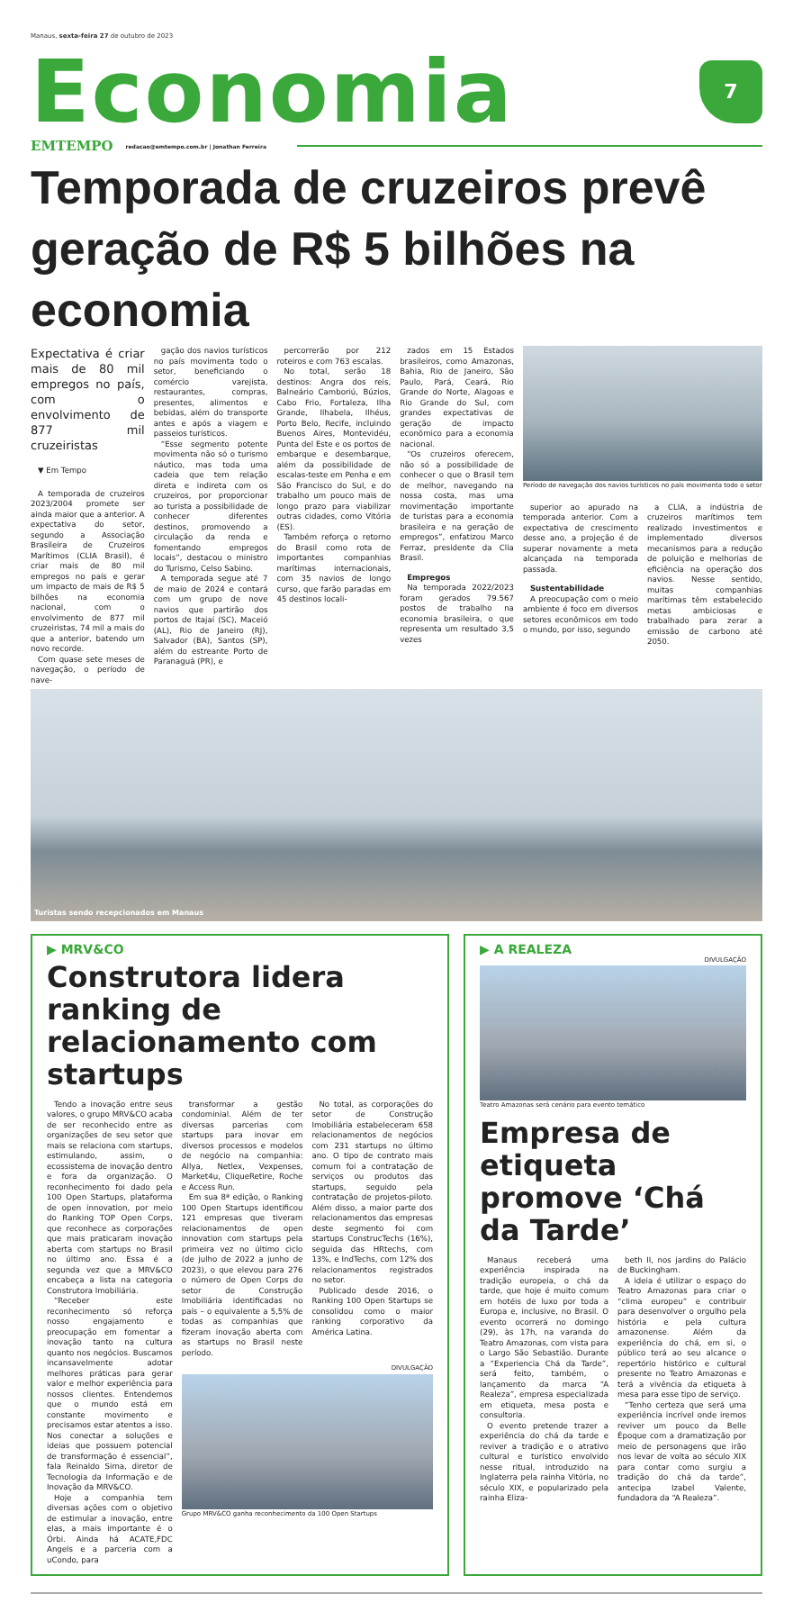Manaus, sexta-feira 27 de outubro de 2023
Economia
7
EMTEMPO redacao@emtempo.com.br | Jonathan Ferreira
Temporada de cruzeiros prevê geração de R$ 5 bilhões na economia
Expectativa é criar mais de 80 mil empregos no país, com o envolvimento de 877 mil cruzeiristas
▼ Em Tempo
A temporada de cruzeiros 2023/2004 promete ser ainda maior que a anterior. A expectativa do setor, segundo a Associação Brasileira de Cruzeiros Marítimos (CLIA Brasil), é criar mais de 80 mil empregos no país e gerar um impacto de mais de R$ 5 bilhões na economia nacional, com o envolvimento de 877 mil cruzeiristas, 74 mil a mais do que a anterior, batendo um novo recorde.
Com quase sete meses de navegação, o período de nave-
gação dos navios turísticos no país movimenta todo o setor, beneficiando o comércio varejista, restaurantes, compras, presentes, alimentos e bebidas, além do transporte antes e após a viagem e passeios turísticos.
“Esse segmento potente movimenta não só o turismo náutico, mas toda uma cadeia que tem relação direta e indireta com os cruzeiros, por proporcionar ao turista a possibilidade de conhecer diferentes destinos, promovendo a circulação da renda e fomentando empregos locais”, destacou o ministro do Turismo, Celso Sabino.
A temporada segue até 7 de maio de 2024 e contará com um grupo de nove navios que partirão dos portos de Itajaí (SC), Maceió (AL), Rio de Janeiro (RJ), Salvador (BA), Santos (SP), além do estreante Porto de Paranaguá (PR), e
percorrerão por 212 roteiros e com 763 escalas.
No total, serão 18 destinos: Angra dos reis, Balneário Camboriú, Búzios, Cabo Frio, Fortaleza, Ilha Grande, Ilhabela, Ilhéus, Porto Belo, Recife, incluindo Buenos Aires, Montevidéu, Punta del Este e os portos de embarque e desembarque, além da possibilidade de escalas-teste em Penha e em São Francisco do Sul, e do trabalho um pouco mais de longo prazo para viabilizar outras cidades, como Vitória (ES).
Também reforça o retorno do Brasil como rota de importantes companhias marítimas internacionais, com 35 navios de longo curso, que farão paradas em 45 destinos locali-
zados em 15 Estados brasileiros, como Amazonas, Bahia, Rio de Janeiro, São Paulo, Pará, Ceará, Rio Grande do Norte, Alagoas e Rio Grande do Sul, com grandes expectativas de geração de impacto econômico para a economia nacional.
“Os cruzeiros oferecem, não só a possibilidade de conhecer o que o Brasil tem de melhor, navegando na nossa costa, mas uma movimentação importante de turistas para a economia brasileira e na geração de empregos”, enfatizou Marco Ferraz, presidente da Clia Brasil.
Empregos
Na temporada 2022/2023 foram gerados 79.567 postos de trabalho na economia brasileira, o que representa um resultado 3,5 vezes
Período de navegação dos navios turísticos no país movimenta todo o setor
superior ao apurado na temporada anterior. Com a expectativa de crescimento desse ano, a projeção é de superar novamente a meta alcançada na temporada passada.
Sustentabilidade
A preocupação com o meio ambiente é foco em diversos setores econômicos em todo o mundo, por isso, segundo
a CLIA, a indústria de cruzeiros marítimos tem realizado investimentos e implementado diversos mecanismos para a redução de poluição e melhorias de eficiência na operação dos navios. Nesse sentido, muitas companhias marítimas têm estabelecido metas ambiciosas e trabalhado para zerar a emissão de carbono até 2050.
Turistas sendo recepcionados em Manaus
▶ MRV&CO
Construtora lidera ranking de relacionamento com startups
Tendo a inovação entre seus valores, o grupo MRV&CO acaba de ser reconhecido entre as organizações de seu setor que mais se relaciona com startups, estimulando, assim, o ecossistema de inovação dentro e fora da organização. O reconhecimento foi dado pela 100 Open Startups, plataforma de open innovation, por meio do Ranking TOP Open Corps, que reconhece as corporações que mais praticaram inovação aberta com startups no Brasil no último ano. Essa é a segunda vez que a MRV&CO encabeça a lista na categoria Construtora Imobiliária.
“Receber este reconhecimento só reforça nosso engajamento e preocupação em fomentar a inovação tanto na cultura quanto nos negócios. Buscamos incansavelmente adotar melhores práticas para gerar valor e melhor experiência para nossos clientes. Entendemos que o mundo está em constante movimento e precisamos estar atentos a isso. Nos conectar a soluções e ideias que possuem potencial de transformação é essencial”, fala Reinaldo Sima, diretor de Tecnologia da Informação e de Inovação da MRV&CO.
Hoje a companhia tem diversas ações com o objetivo de estimular a inovação, entre elas, a mais importante é o Órbi. Ainda há ACATE,FDC Angels e a parceria com a uCondo, para
transformar a gestão condominial. Além de ter diversas parcerias com startups para inovar em diversos processos e modelos de negócio na companhia: Allya, Netlex, Vexpenses, Market4u, CliqueRetire, Roche e Access Run.
Em sua 8ª edição, o Ranking 100 Open Startups identificou 121 empresas que tiveram relacionamentos de open innovation com startups pela primeira vez no último ciclo (de julho de 2022 a junho de 2023), o que elevou para 276 o número de Open Corps do setor de Construção Imobiliária identificadas no país – o equivalente a 5,5% de todas as companhias que fizeram inovação aberta com as startups no Brasil neste período.
No total, as corporações do setor de Construção Imobiliária estabeleceram 658 relacionamentos de negócios com 231 startups no último ano. O tipo de contrato mais comum foi a contratação de serviços ou produtos das startups, seguido pela contratação de projetos-piloto. Além disso, a maior parte dos relacionamentos das empresas deste segmento foi com startups ConstrucTechs (16%), seguida das HRtechs, com 13%, e IndTechs, com 12% dos relacionamentos registrados no setor.
Publicado desde 2016, o Ranking 100 Open Startups se consolidou como o maior ranking corporativo da América Latina.
DIVULGAÇÃO
Grupo MRV&CO ganha reconhecimento da 100 Open Startups
▶ A REALEZA
DIVULGAÇÃO
Teatro Amazonas será cenário para evento temático
Empresa de etiqueta promove ‘Chá da Tarde’
Manaus receberá uma experiência inspirada na tradição europeia, o chá da tarde, que hoje é muito comum em hotéis de luxo por toda a Europa e, inclusive, no Brasil. O evento ocorrerá no domingo (29), às 17h, na varanda do Teatro Amazonas, com vista para o Largo São Sebastião. Durante a “Experiencia Chá da Tarde”, será feito, também, o lançamento da marca “A Realeza”, empresa especializada em etiqueta, mesa posta e consultoria.
O evento pretende trazer a experiência do chá da tarde e reviver a tradição e o atrativo cultural e turístico envolvido nesse ritual, introduzido na Inglaterra pela rainha Vitória, no século XIX, e popularizado pela rainha Eliza-
beth II, nos jardins do Palácio de Buckingham.
A ideia é utilizar o espaço do Teatro Amazonas para criar o “clima europeu” e contribuir para desenvolver o orgulho pela história e pela cultura amazonense. Além da experiência do chá, em si, o público terá ao seu alcance o repertório histórico e cultural presente no Teatro Amazonas e terá a vivência da etiqueta à mesa para esse tipo de serviço.
“Tenho certeza que será uma experiência incrível onde iremos reviver um pouco da Belle Époque com a dramatização por meio de personagens que irão nos levar de volta ao século XIX para contar como surgiu a tradição do chá da tarde”, antecipa Izabel Valente, fundadora da “A Realeza”.